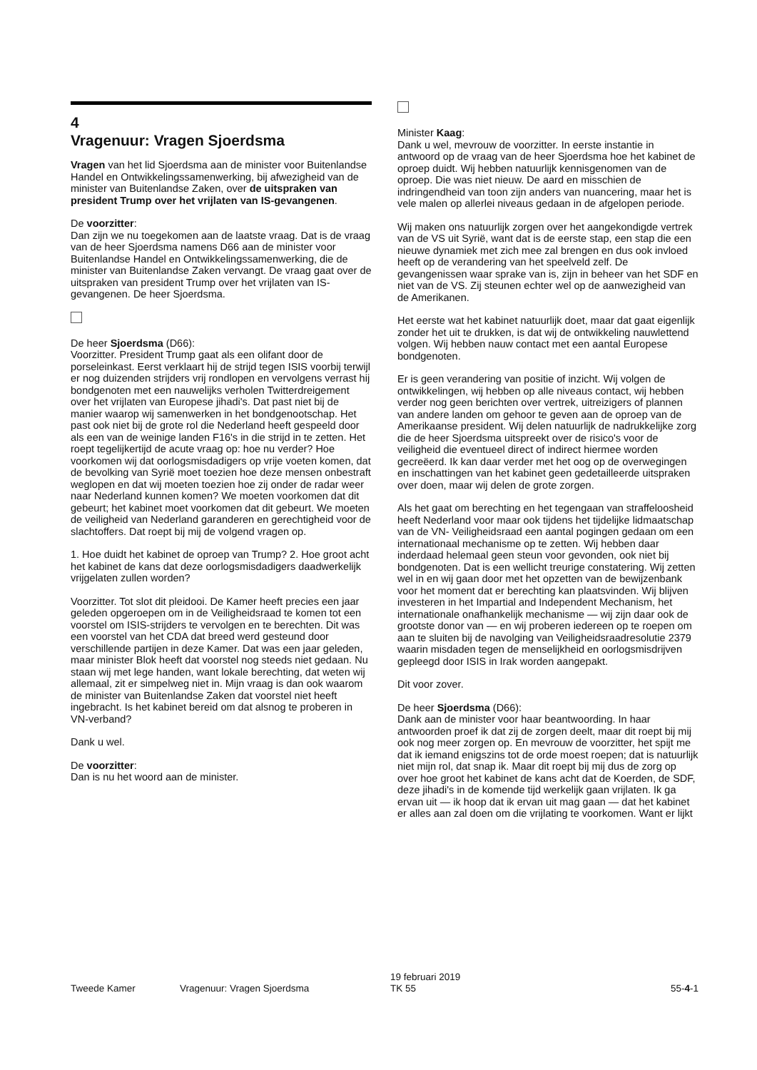4
Vragenuur: Vragen Sjoerdsma
Vragen van het lid Sjoerdsma aan de minister voor Buitenlandse Handel en Ontwikkelingssamenwerking, bij afwezigheid van de minister van Buitenlandse Zaken, over de uitspraken van president Trump over het vrijlaten van IS-gevangenen.
De voorzitter:
Dan zijn we nu toegekomen aan de laatste vraag. Dat is de vraag van de heer Sjoerdsma namens D66 aan de minister voor Buitenlandse Handel en Ontwikkelingssamenwerking, die de minister van Buitenlandse Zaken vervangt. De vraag gaat over de uitspraken van president Trump over het vrijlaten van IS-gevangenen. De heer Sjoerdsma.
De heer Sjoerdsma (D66):
Voorzitter. President Trump gaat als een olifant door de porseleinkast. Eerst verklaart hij de strijd tegen ISIS voorbij terwijl er nog duizenden strijders vrij rondlopen en vervolgens verrast hij bondgenoten met een nauwelijks verholen Twitterdreigement over het vrijlaten van Europese jihadi's. Dat past niet bij de manier waarop wij samenwerken in het bondgenootschap. Het past ook niet bij de grote rol die Nederland heeft gespeeld door als een van de weinige landen F16's in die strijd in te zetten. Het roept tegelijkertijd de acute vraag op: hoe nu verder? Hoe voorkomen wij dat oorlogsmisdadigers op vrije voeten komen, dat de bevolking van Syrië moet toezien hoe deze mensen onbestraft weglopen en dat wij moeten toezien hoe zij onder de radar weer naar Nederland kunnen komen? We moeten voorkomen dat dit gebeurt; het kabinet moet voorkomen dat dit gebeurt. We moeten de veiligheid van Nederland garanderen en gerechtigheid voor de slachtoffers. Dat roept bij mij de volgend vragen op.
1. Hoe duidt het kabinet de oproep van Trump? 2. Hoe groot acht het kabinet de kans dat deze oorlogsmisdadigers daadwerkelijk vrijgelaten zullen worden?
Voorzitter. Tot slot dit pleidooi. De Kamer heeft precies een jaar geleden opgeroepen om in de Veiligheidsraad te komen tot een voorstel om ISIS-strijders te vervolgen en te berechten. Dit was een voorstel van het CDA dat breed werd gesteund door verschillende partijen in deze Kamer. Dat was een jaar geleden, maar minister Blok heeft dat voorstel nog steeds niet gedaan. Nu staan wij met lege handen, want lokale berechting, dat weten wij allemaal, zit er simpelweg niet in. Mijn vraag is dan ook waarom de minister van Buitenlandse Zaken dat voorstel niet heeft ingebracht. Is het kabinet bereid om dat alsnog te proberen in VN-verband?
Dank u wel.
De voorzitter:
Dan is nu het woord aan de minister.
Minister Kaag:
Dank u wel, mevrouw de voorzitter. In eerste instantie in antwoord op de vraag van de heer Sjoerdsma hoe het kabinet de oproep duidt. Wij hebben natuurlijk kennisgenomen van de oproep. Die was niet nieuw. De aard en misschien de indringendheid van toon zijn anders van nuancering, maar het is vele malen op allerlei niveaus gedaan in de afgelopen periode.
Wij maken ons natuurlijk zorgen over het aangekondigde vertrek van de VS uit Syrië, want dat is de eerste stap, een stap die een nieuwe dynamiek met zich mee zal brengen en dus ook invloed heeft op de verandering van het speelveld zelf. De gevangenissen waar sprake van is, zijn in beheer van het SDF en niet van de VS. Zij steunen echter wel op de aanwezigheid van de Amerikanen.
Het eerste wat het kabinet natuurlijk doet, maar dat gaat eigenlijk zonder het uit te drukken, is dat wij de ontwikkeling nauwlettend volgen. Wij hebben nauw contact met een aantal Europese bondgenoten.
Er is geen verandering van positie of inzicht. Wij volgen de ontwikkelingen, wij hebben op alle niveaus contact, wij hebben verder nog geen berichten over vertrek, uitreizigers of plannen van andere landen om gehoor te geven aan de oproep van de Amerikaanse president. Wij delen natuurlijk de nadrukkelijke zorg die de heer Sjoerdsma uitspreekt over de risico's voor de veiligheid die eventueel direct of indirect hiermee worden gecreëerd. Ik kan daar verder met het oog op de overwegingen en inschattingen van het kabinet geen gedetailleerde uitspraken over doen, maar wij delen de grote zorgen.
Als het gaat om berechting en het tegengaan van straffeloosheid heeft Nederland voor maar ook tijdens het tijdelijke lidmaatschap van de VN- Veiligheidsraad een aantal pogingen gedaan om een internationaal mechanisme op te zetten. Wij hebben daar inderdaad helemaal geen steun voor gevonden, ook niet bij bondgenoten. Dat is een wellicht treurige constatering. Wij zetten wel in en wij gaan door met het opzetten van de bewijzenbank voor het moment dat er berechting kan plaatsvinden. Wij blijven investeren in het Impartial and Independent Mechanism, het internationale onafhankelijk mechanisme — wij zijn daar ook de grootste donor van — en wij proberen iedereen op te roepen om aan te sluiten bij de navolging van Veiligheidsraadresolutie 2379 waarin misdaden tegen de menselijkheid en oorlogsmisdrijven gepleegd door ISIS in Irak worden aangepakt.
Dit voor zover.
De heer Sjoerdsma (D66):
Dank aan de minister voor haar beantwoording. In haar antwoorden proef ik dat zij de zorgen deelt, maar dit roept bij mij ook nog meer zorgen op. En mevrouw de voorzitter, het spijt me dat ik iemand enigszins tot de orde moest roepen; dat is natuurlijk niet mijn rol, dat snap ik. Maar dit roept bij mij dus de zorg op over hoe groot het kabinet de kans acht dat de Koerden, de SDF, deze jihadi's in de komende tijd werkelijk gaan vrijlaten. Ik ga ervan uit — ik hoop dat ik ervan uit mag gaan — dat het kabinet er alles aan zal doen om die vrijlating te voorkomen. Want er lijkt
Tweede Kamer Vragenuur: Vragen Sjoerdsma
19 februari 2019
TK 55
55-4-1